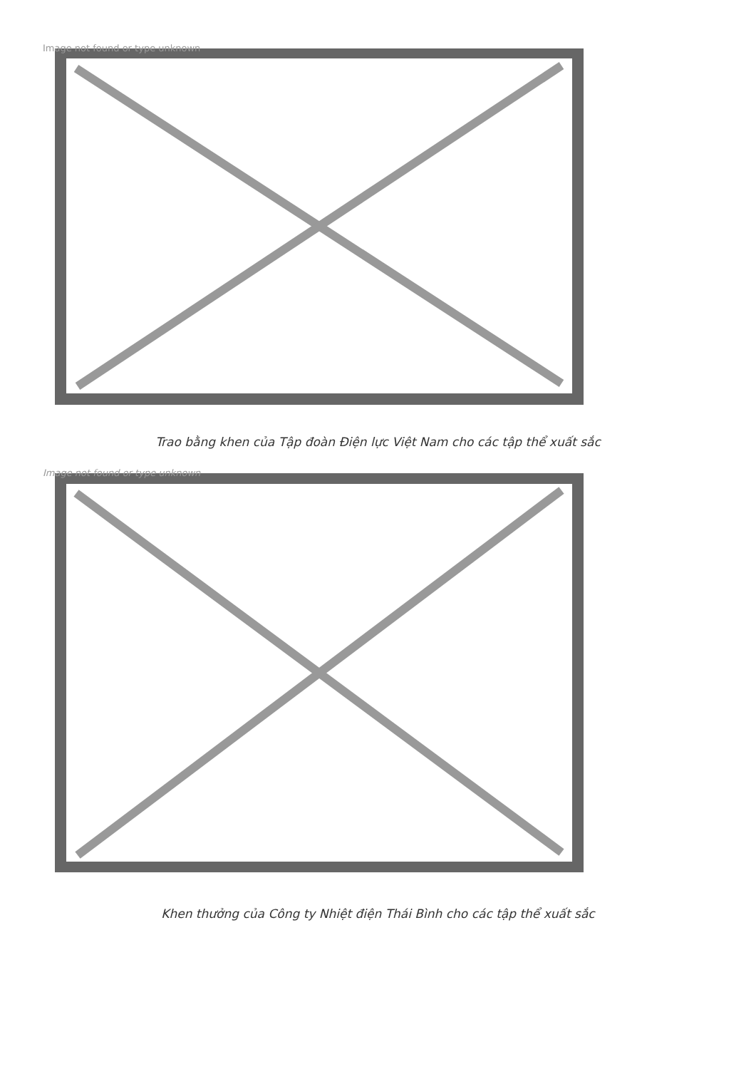Image not found or type unknown
Trao bằng khen của Tập đoàn Điện lực Việt Nam cho các tập thể xuất sắc
Image not found or type unknown
Khen thưởng của Công ty Nhiệt điện Thái Bình cho các tập thể xuất sắc